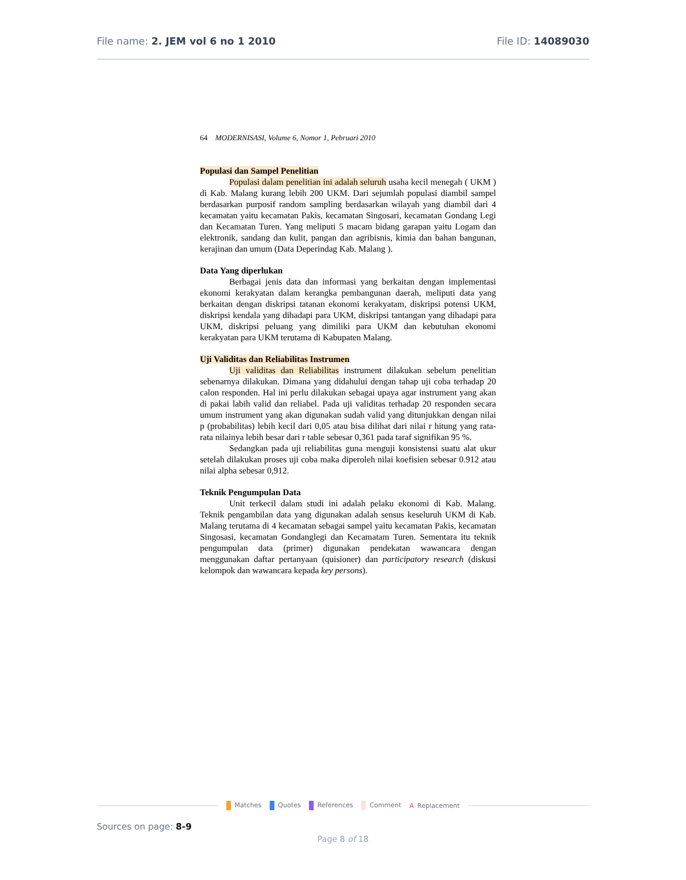File name: 2. JEM vol 6 no 1 2010 File ID: 14089030
64 MODERNISASI, Volume 6, Nomor 1, Pebruari 2010
Populasi dan Sampel Penelitian
Populasi dalam penelitian ini adalah seluruh usaha kecil menegah ( UKM ) di Kab. Malang kurang lebih 200 UKM. Dari sejumlah populasi diambil sampel berdasarkan purposif random sampling berdasarkan wilayah yang diambil dari 4 kecamatan yaitu kecamatan Pakis, kecamatan Singosari, kecamatan Gondang Legi dan Kecamatan Turen. Yang meliputi 5 macam bidang garapan yaitu Logam dan elektronik, sandang dan kulit, pangan dan agribisnis, kimia dan bahan bangunan, kerajinan dan umum (Data Deperindag Kab. Malang ).
Data Yang diperlukan
Berbagai jenis data dan informasi yang berkaitan dengan implementasi ekonomi kerakyatan dalam kerangka pembangunan daerah, meliputi data yang berkaitan dengan diskripsi tatanan ekonomi kerakyatam, diskripsi potensi UKM, diskripsi kendala yang dihadapi para UKM, diskripsi tantangan yang dihadapi para UKM, diskripsi peluang yang dimiliki para UKM dan kebutuhan ekonomi kerakyatan para UKM terutama di Kabupaten Malang.
Uji Validitas dan Reliabilitas Instrumen
Uji validitas dan Reliabilitas instrument dilakukan sebelum penelitian sebenarnya dilakukan. Dimana yang didahului dengan tahap uji coba terhadap 20 calon responden. Hal ini perlu dilakukan sebagai upaya agar instrument yang akan di pakai labih valid dan reliabel. Pada uji validitas terhadap 20 responden secara umum instrument yang akan digunakan sudah valid yang ditunjukkan dengan nilai p (probabilitas) lebih kecil dari 0,05 atau bisa dilihat dari nilai r hitung yang rata-rata nilainya lebih besar dari r table sebesar 0,361 pada taraf signifikan 95 %.
Sedangkan pada uji reliabilitas guna menguji konsistensi suatu alat ukur setelah dilakukan proses uji coba maka diperoleh nilai koefisien sebesar 0.912 atau nilai alpha sebesar 0,912.
Teknik Pengumpulan Data
Unit terkecil dalam studi ini adalah pelaku ekonomi di Kab. Malang. Teknik pengambilan data yang digunakan adalah sensus keseluruh UKM di Kab. Malang terutama di 4 kecamatan sebagai sampel yaitu kecamatan Pakis, kecamatan Singosasi, kecamatan Gondanglegi dan Kecamatam Turen. Sementara itu teknik pengumpulan data (primer) digunakan pendekatan wawancara dengan menggunakan daftar pertanyaan (quisioner) dan participatory research (diskusi kelompok dan wawancara kepada key persons).
Matches Quotes References Comment A Replacement
Sources on page: 8-9
Page 8 of 18